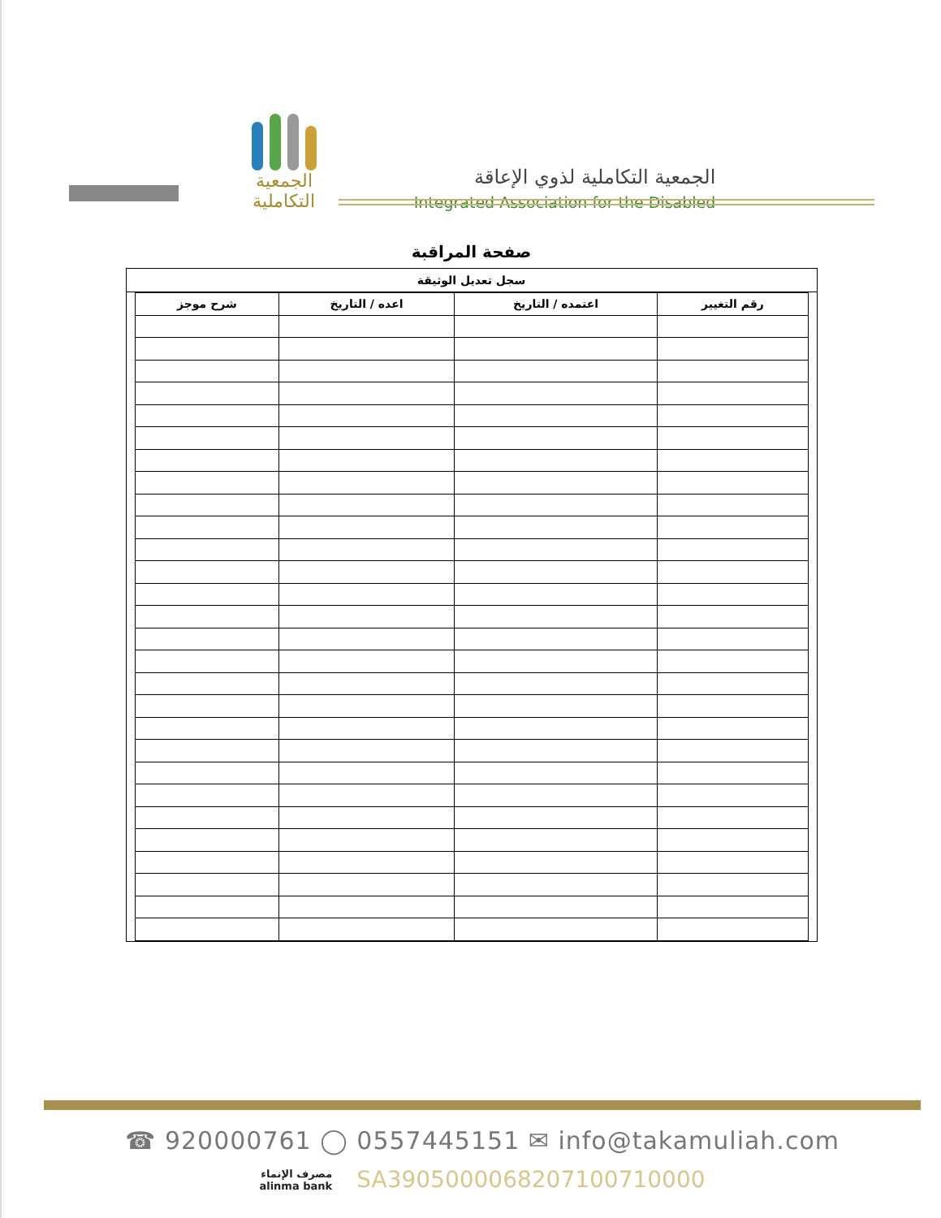الجمعية التكاملية
الجمعية التكاملية لذوي الإعاقة
Integrated Association for the Disabled
صفحة المراقبة
سجل تعديل الوثيقة
| رقم التغيير | اعتمده / التاريخ | اعده / التاريخ | شرح موجز |
| --- | --- | --- | --- |
☎ 920000761 ◯ 0557445151 ✉ info@takamuliah.com
مصرف الإنماء
alinma bank
SA3905000068207100710000